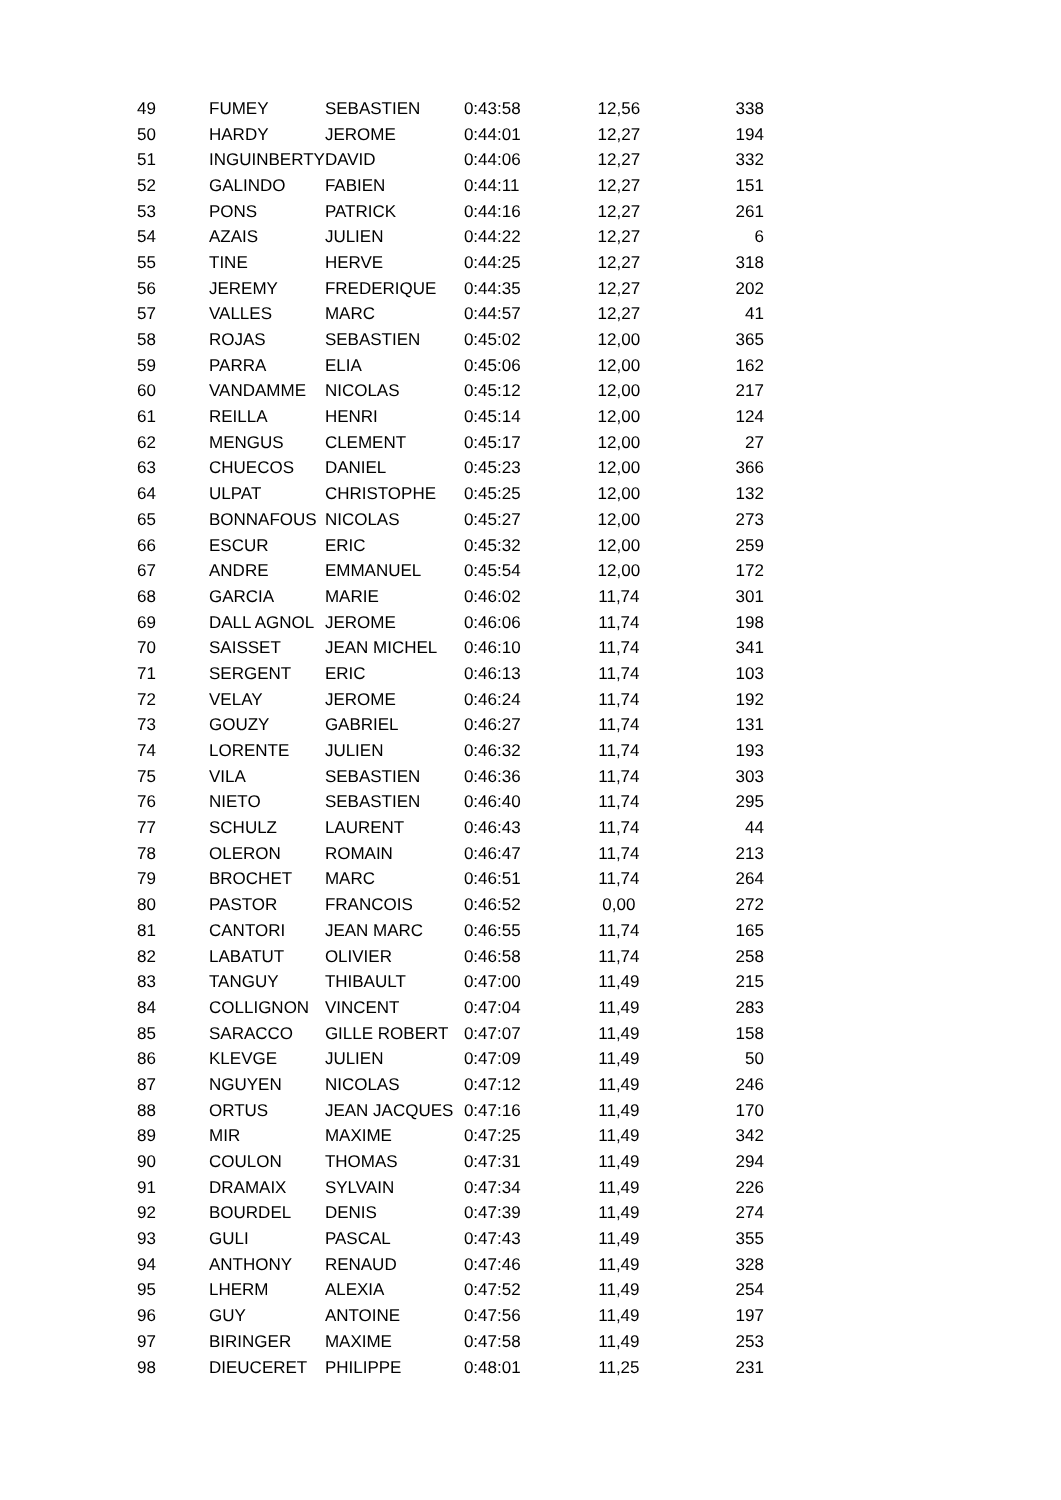| 49 | FUMEY | SEBASTIEN | 0:43:58 | 12,56 | 338 |
| 50 | HARDY | JEROME | 0:44:01 | 12,27 | 194 |
| 51 | INGUINBERTY | DAVID | 0:44:06 | 12,27 | 332 |
| 52 | GALINDO | FABIEN | 0:44:11 | 12,27 | 151 |
| 53 | PONS | PATRICK | 0:44:16 | 12,27 | 261 |
| 54 | AZAIS | JULIEN | 0:44:22 | 12,27 | 6 |
| 55 | TINE | HERVE | 0:44:25 | 12,27 | 318 |
| 56 | JEREMY | FREDERIQUE | 0:44:35 | 12,27 | 202 |
| 57 | VALLES | MARC | 0:44:57 | 12,27 | 41 |
| 58 | ROJAS | SEBASTIEN | 0:45:02 | 12,00 | 365 |
| 59 | PARRA | ELIA | 0:45:06 | 12,00 | 162 |
| 60 | VANDAMME | NICOLAS | 0:45:12 | 12,00 | 217 |
| 61 | REILLA | HENRI | 0:45:14 | 12,00 | 124 |
| 62 | MENGUS | CLEMENT | 0:45:17 | 12,00 | 27 |
| 63 | CHUECOS | DANIEL | 0:45:23 | 12,00 | 366 |
| 64 | ULPAT | CHRISTOPHE | 0:45:25 | 12,00 | 132 |
| 65 | BONNAFOUS | NICOLAS | 0:45:27 | 12,00 | 273 |
| 66 | ESCUR | ERIC | 0:45:32 | 12,00 | 259 |
| 67 | ANDRE | EMMANUEL | 0:45:54 | 12,00 | 172 |
| 68 | GARCIA | MARIE | 0:46:02 | 11,74 | 301 |
| 69 | DALL AGNOL | JEROME | 0:46:06 | 11,74 | 198 |
| 70 | SAISSET | JEAN MICHEL | 0:46:10 | 11,74 | 341 |
| 71 | SERGENT | ERIC | 0:46:13 | 11,74 | 103 |
| 72 | VELAY | JEROME | 0:46:24 | 11,74 | 192 |
| 73 | GOUZY | GABRIEL | 0:46:27 | 11,74 | 131 |
| 74 | LORENTE | JULIEN | 0:46:32 | 11,74 | 193 |
| 75 | VILA | SEBASTIEN | 0:46:36 | 11,74 | 303 |
| 76 | NIETO | SEBASTIEN | 0:46:40 | 11,74 | 295 |
| 77 | SCHULZ | LAURENT | 0:46:43 | 11,74 | 44 |
| 78 | OLERON | ROMAIN | 0:46:47 | 11,74 | 213 |
| 79 | BROCHET | MARC | 0:46:51 | 11,74 | 264 |
| 80 | PASTOR | FRANCOIS | 0:46:52 | 0,00 | 272 |
| 81 | CANTORI | JEAN MARC | 0:46:55 | 11,74 | 165 |
| 82 | LABATUT | OLIVIER | 0:46:58 | 11,74 | 258 |
| 83 | TANGUY | THIBAULT | 0:47:00 | 11,49 | 215 |
| 84 | COLLIGNON | VINCENT | 0:47:04 | 11,49 | 283 |
| 85 | SARACCO | GILLE ROBERT | 0:47:07 | 11,49 | 158 |
| 86 | KLEVGE | JULIEN | 0:47:09 | 11,49 | 50 |
| 87 | NGUYEN | NICOLAS | 0:47:12 | 11,49 | 246 |
| 88 | ORTUS | JEAN JACQUES | 0:47:16 | 11,49 | 170 |
| 89 | MIR | MAXIME | 0:47:25 | 11,49 | 342 |
| 90 | COULON | THOMAS | 0:47:31 | 11,49 | 294 |
| 91 | DRAMAIX | SYLVAIN | 0:47:34 | 11,49 | 226 |
| 92 | BOURDEL | DENIS | 0:47:39 | 11,49 | 274 |
| 93 | GULI | PASCAL | 0:47:43 | 11,49 | 355 |
| 94 | ANTHONY | RENAUD | 0:47:46 | 11,49 | 328 |
| 95 | LHERM | ALEXIA | 0:47:52 | 11,49 | 254 |
| 96 | GUY | ANTOINE | 0:47:56 | 11,49 | 197 |
| 97 | BIRINGER | MAXIME | 0:47:58 | 11,49 | 253 |
| 98 | DIEUCERET | PHILIPPE | 0:48:01 | 11,25 | 231 |